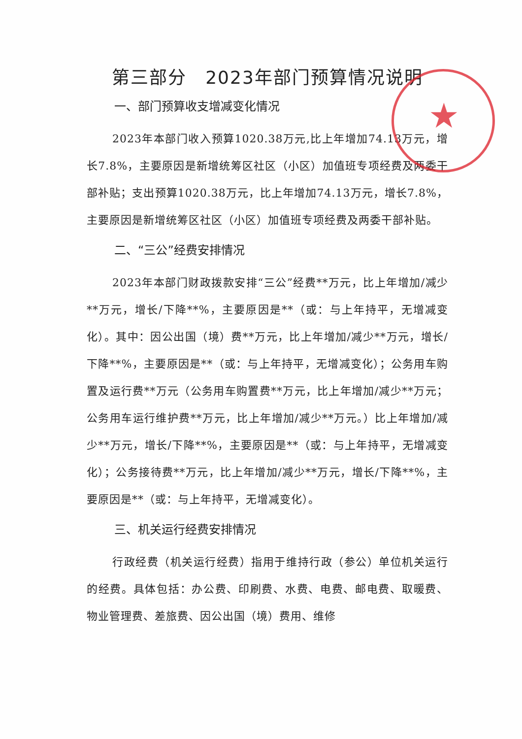★
第三部分　2023年部门预算情况说明
一、部门预算收支增减变化情况
2023年本部门收入预算1020.38万元,比上年增加74.13万元，增长7.8%，主要原因是新增统筹区社区（小区）加值班专项经费及两委干部补贴；支出预算1020.38万元，比上年增加74.13万元，增长7.8%，主要原因是新增统筹区社区（小区）加值班专项经费及两委干部补贴。
二、“三公”经费安排情况
2023年本部门财政拨款安排“三公”经费**万元，比上年增加/减少**万元，增长/下降**%，主要原因是**（或：与上年持平，无增减变化）。其中：因公出国（境）费**万元，比上年增加/减少**万元，增长/下降**%，主要原因是**（或：与上年持平，无增减变化）；公务用车购置及运行费**万元（公务用车购置费**万元，比上年增加/减少**万元；公务用车运行维护费**万元，比上年增加/减少**万元。）比上年增加/减少**万元，增长/下降**%，主要原因是**（或：与上年持平，无增减变化）；公务接待费**万元，比上年增加/减少**万元，增长/下降**%，主要原因是**（或：与上年持平，无增减变化）。
三、机关运行经费安排情况
行政经费（机关运行经费）指用于维持行政（参公）单位机关运行的经费。具体包括：办公费、印刷费、水费、电费、邮电费、取暖费、物业管理费、差旅费、因公出国（境）费用、维修